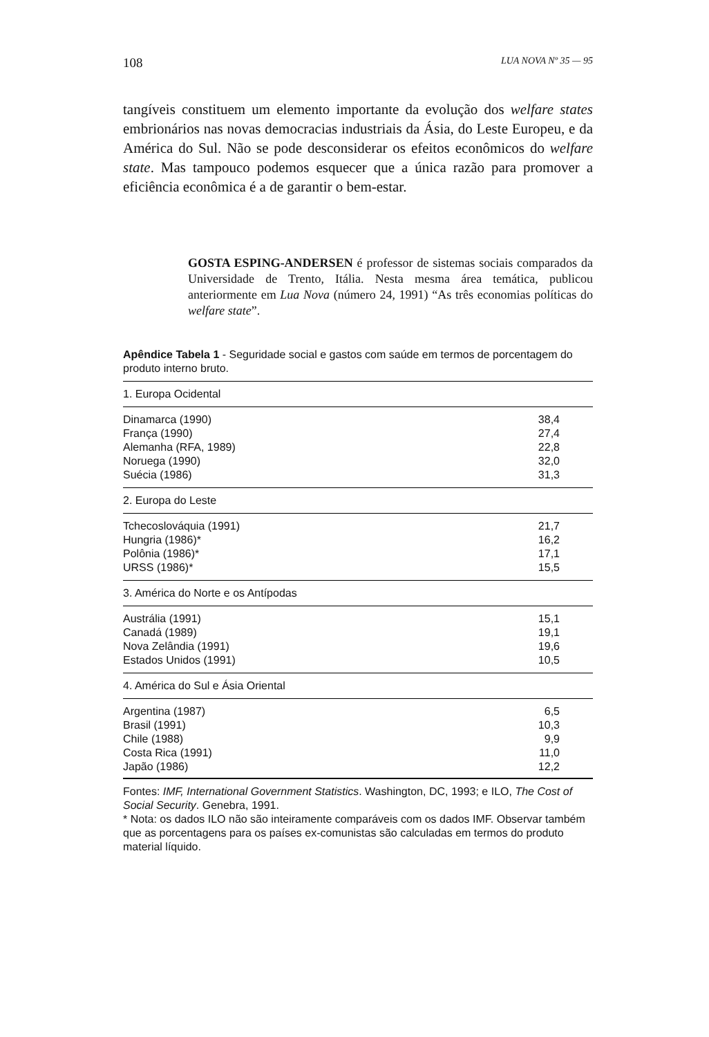108 LUA NOVA Nº 35 — 95
tangíveis constituem um elemento importante da evolução dos welfare states embrionários nas novas democracias industriais da Ásia, do Leste Europeu, e da América do Sul. Não se pode desconsiderar os efeitos econômicos do welfare state. Mas tampouco podemos esquecer que a única razão para promover a eficiência econômica é a de garantir o bem-estar.
GOSTA ESPING-ANDERSEN é professor de sistemas sociais comparados da Universidade de Trento, Itália. Nesta mesma área temática, publicou anteriormente em Lua Nova (número 24, 1991) “As três economias políticas do welfare state”.
Apêndice Tabela 1 - Seguridade social e gastos com saúde em termos de porcentagem do produto interno bruto.
| 1. Europa Ocidental | |
| Dinamarca (1990) | 38,4 |
| França (1990) | 27,4 |
| Alemanha (RFA, 1989) | 22,8 |
| Noruega (1990) | 32,0 |
| Suécia (1986) | 31,3 |
| 2. Europa do Leste | |
| Tchecoslováquia (1991) | 21,7 |
| Hungria (1986)* | 16,2 |
| Polônia (1986)* | 17,1 |
| URSS (1986)* | 15,5 |
| 3. América do Norte e os Antípodas | |
| Austrália (1991) | 15,1 |
| Canadá (1989) | 19,1 |
| Nova Zelândia (1991) | 19,6 |
| Estados Unidos (1991) | 10,5 |
| 4. América do Sul e Ásia Oriental | |
| Argentina (1987) | 6,5 |
| Brasil (1991) | 10,3 |
| Chile (1988) | 9,9 |
| Costa Rica (1991) | 11,0 |
| Japão (1986) | 12,2 |
Fontes: IMF, International Government Statistics. Washington, DC, 1993; e ILO, The Cost of Social Security. Genebra, 1991.
* Nota: os dados ILO não são inteiramente comparáveis com os dados IMF. Observar também que as porcentagens para os países ex-comunistas são calculadas em termos do produto material líquido.